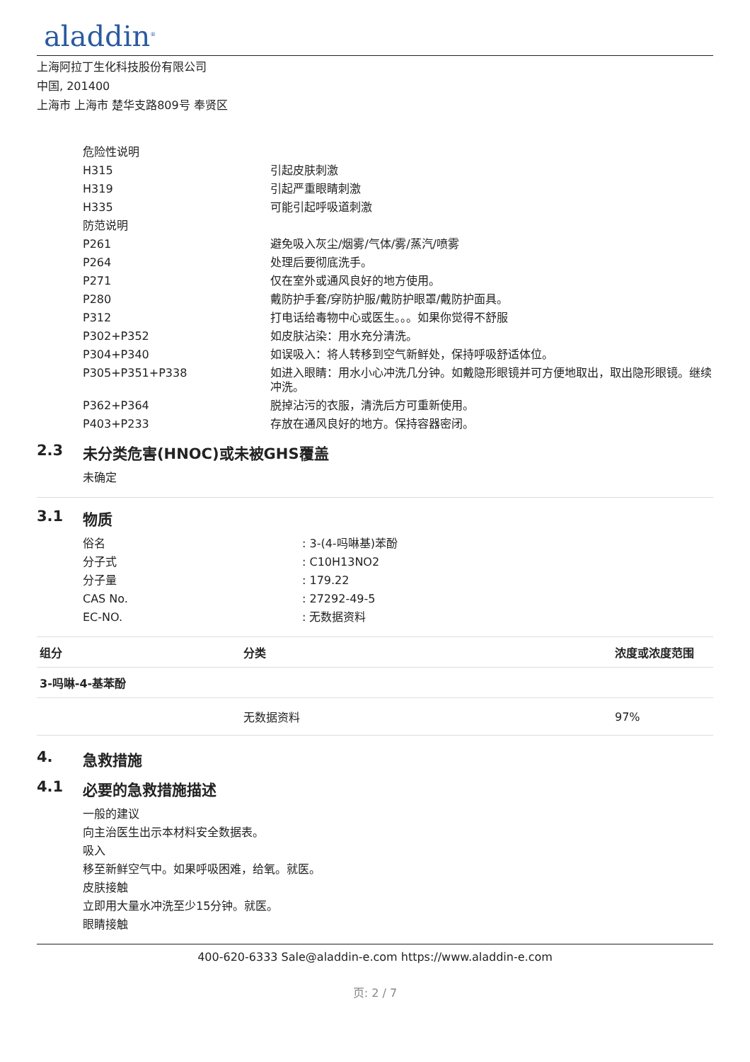aladdin<sup>®</sup>
上海阿拉丁生化科技股份有限公司
中国, 201400
上海市 上海市 楚华支路809号 奉贤区
| 危险性说明 | |
| H315 | 引起皮肤刺激 |
| H319 | 引起严重眼睛刺激 |
| H335 | 可能引起呼吸道刺激 |
| 防范说明 | |
| P261 | 避免吸入灰尘/烟雾/气体/雾/蒸汽/喷雾 |
| P264 | 处理后要彻底洗手。 |
| P271 | 仅在室外或通风良好的地方使用。 |
| P280 | 戴防护手套/穿防护服/戴防护眼罩/戴防护面具。 |
| P312 | 打电话给毒物中心或医生。。。如果你觉得不舒服 |
| P302+P352 | 如皮肤沾染：用水充分清洗。 |
| P304+P340 | 如误吸入：将人转移到空气新鲜处，保持呼吸舒适体位。 |
| P305+P351+P338 | 如进入眼睛：用水小心冲洗几分钟。如戴隐形眼镜并可方便地取出，取出隐形眼镜。继续冲洗。 |
| P362+P364 | 脱掉沾污的衣服，清洗后方可重新使用。 |
| P403+P233 | 存放在通风良好的地方。保持容器密闭。 |
2.3 未分类危害(HNOC)或未被GHS覆盖
未确定
3.1 物质
| 俗名 | : 3-(4-吗啉基)苯酚 |
| 分子式 | : C10H13NO2 |
| 分子量 | : 179.22 |
| CAS No. | : 27292-49-5 |
| EC-NO. | : 无数据资料 |
| 组分 | 分类 | 浓度或浓度范围 |
| --- | --- | --- |
| 3-吗啉-4-基苯酚 | | |
| | 无数据资料 | 97% |
4. 急救措施
4.1 必要的急救措施描述
一般的建议
向主治医生出示本材料安全数据表。
吸入
移至新鲜空气中。如果呼吸困难，给氧。就医。
皮肤接触
立即用大量水冲洗至少15分钟。就医。
眼睛接触
400-620-6333 Sale@aladdin-e.com https://www.aladdin-e.com
页: 2 / 7